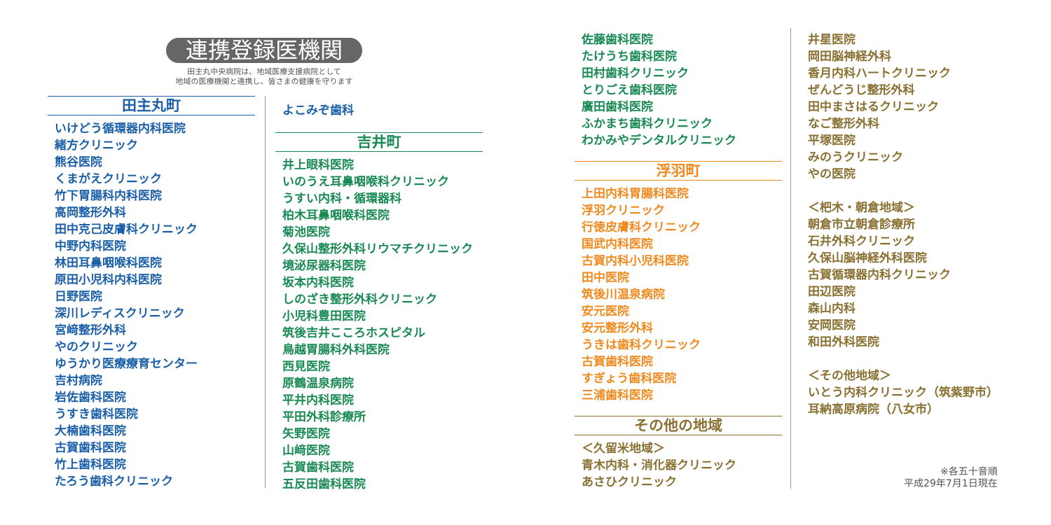連携登録医機関
田主丸中央病院は、地域医療支援病院として
地域の医療機関と連携し、皆さまの健康を守ります
田主丸町
いけどう循環器内科医院
緒方クリニック
熊谷医院
くまがえクリニック
竹下胃腸科内科医院
高岡整形外科
田中克己皮膚科クリニック
中野内科医院
林田耳鼻咽喉科医院
原田小児科内科医院
日野医院
深川レディスクリニック
宮﨑整形外科
やのクリニック
ゆうかり医療療育センター
吉村病院
岩佐歯科医院
うすき歯科医院
大楠歯科医院
古賀歯科医院
竹上歯科医院
たろう歯科クリニック
よこみぞ歯科
吉井町
井上眼科医院
いのうえ耳鼻咽喉科クリニック
うすい内科・循環器科
柏木耳鼻咽喉科医院
菊池医院
久保山整形外科リウマチクリニック
境泌尿器科医院
坂本内科医院
しのざき整形外科クリニック
小児科豊田医院
筑後吉井こころホスピタル
鳥越胃腸科外科医院
西見医院
原鶴温泉病院
平井内科医院
平田外科診療所
矢野医院
山﨑医院
古賀歯科医院
五反田歯科医院
佐藤歯科医院
たけうち歯科医院
田村歯科クリニック
とりごえ歯科医院
廣田歯科医院
ふかまち歯科クリニック
わかみやデンタルクリニック
浮羽町
上田内科胃腸科医院
浮羽クリニック
行徳皮膚科クリニック
国武内科医院
古賀内科小児科医院
田中医院
筑後川温泉病院
安元医院
安元整形外科
うきは歯科クリニック
古賀歯科医院
すぎょう歯科医院
三浦歯科医院
その他の地域
＜久留米地域＞
青木内科・消化器クリニック
あさひクリニック
井星医院
岡田脳神経外科
香月内科ハートクリニック
ぜんどうじ整形外科
田中まさはるクリニック
なご整形外科
平塚医院
みのうクリニック
やの医院
＜杷木・朝倉地域＞
朝倉市立朝倉診療所
石井外科クリニック
久保山脳神経外科医院
古賀循環器内科クリニック
田辺医院
森山内科
安岡医院
和田外科医院
＜その他地域＞
いとう内科クリニック（筑紫野市）
耳納高原病院（八女市）
※各五十音順
平成29年7月1日現在